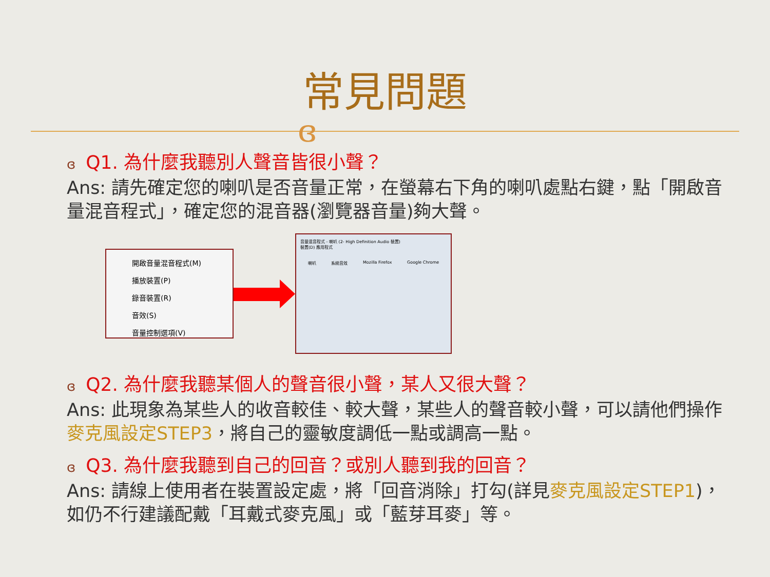常見問題
ɞ
ɞ Q1. 為什麼我聽別人聲音皆很小聲？
Ans: 請先確定您的喇叭是否音量正常，在螢幕右下角的喇叭處點右鍵，點「開啟音量混音程式」，確定您的混音器(瀏覽器音量)夠大聲。
開啟音量混音程式(M)
播放裝置(P)
錄音裝置(R)
音效(S)
音量控制選項(V)
音量混音程式 - 喇叭 (2- High Definition Audio 裝置)
裝置(D) 應用程式
喇叭 系統音效 Mozilla Firefox Google Chrome
ɞ Q2. 為什麼我聽某個人的聲音很小聲，某人又很大聲？
Ans: 此現象為某些人的收音較佳、較大聲，某些人的聲音較小聲，可以請他們操作麥克風設定STEP3，將自己的靈敏度調低一點或調高一點。
ɞ Q3. 為什麼我聽到自己的回音？或別人聽到我的回音？
Ans: 請線上使用者在裝置設定處，將「回音消除」打勾(詳見麥克風設定STEP1)，如仍不行建議配戴「耳戴式麥克風」或「藍芽耳麥」等。